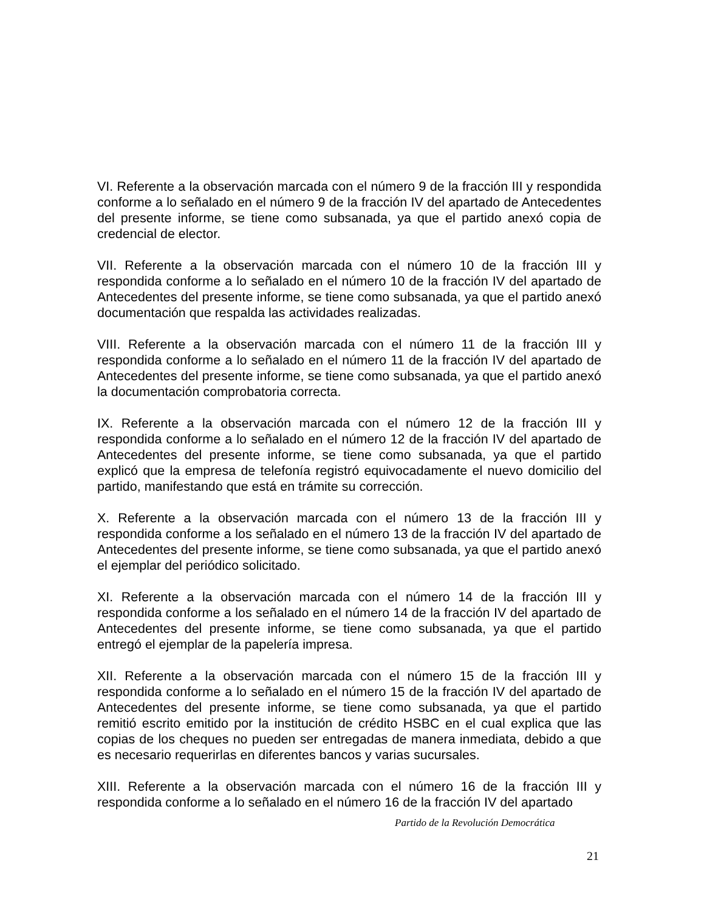VI. Referente a la observación marcada con el número 9 de la fracción III y respondida conforme a lo señalado en el número 9 de la fracción IV del apartado de Antecedentes del presente informe, se tiene como subsanada, ya que el partido anexó copia de credencial de elector.
VII. Referente a la observación marcada con el número 10 de la fracción III y respondida conforme a lo señalado en el número 10 de la fracción IV del apartado de Antecedentes del presente informe, se tiene como subsanada, ya que el partido anexó documentación que respalda las actividades realizadas.
VIII. Referente a la observación marcada con el número 11 de la fracción III y respondida conforme a lo señalado en el número 11 de la fracción IV del apartado de Antecedentes del presente informe, se tiene como subsanada, ya que el partido anexó la documentación comprobatoria correcta.
IX. Referente a la observación marcada con el número 12 de la fracción III y respondida conforme a lo señalado en el número 12 de la fracción IV del apartado de Antecedentes del presente informe, se tiene como subsanada, ya que el partido explicó que la empresa de telefonía registró equivocadamente el nuevo domicilio del partido, manifestando que está en trámite su corrección.
X. Referente a la observación marcada con el número 13 de la fracción III y respondida conforme a los señalado en el número 13 de la fracción IV del apartado de Antecedentes del presente informe, se tiene como subsanada, ya que el partido anexó el ejemplar del periódico solicitado.
XI. Referente a la observación marcada con el número 14 de la fracción III y respondida conforme a los señalado en el número 14 de la fracción IV del apartado de Antecedentes del presente informe, se tiene como subsanada, ya que el partido entregó el ejemplar de la papelería impresa.
XII. Referente a la observación marcada con el número 15 de la fracción III y respondida conforme a lo señalado en el número 15 de la fracción IV del apartado de Antecedentes del presente informe, se tiene como subsanada, ya que el partido remitió escrito emitido por la institución de crédito HSBC en el cual explica que las copias de los cheques no pueden ser entregadas de manera inmediata, debido a que es necesario requerirlas en diferentes bancos y varias sucursales.
XIII. Referente a la observación marcada con el número 16 de la fracción III y respondida conforme a lo señalado en el número 16 de la fracción IV del apartado
Partido de la Revolución Democrática
21